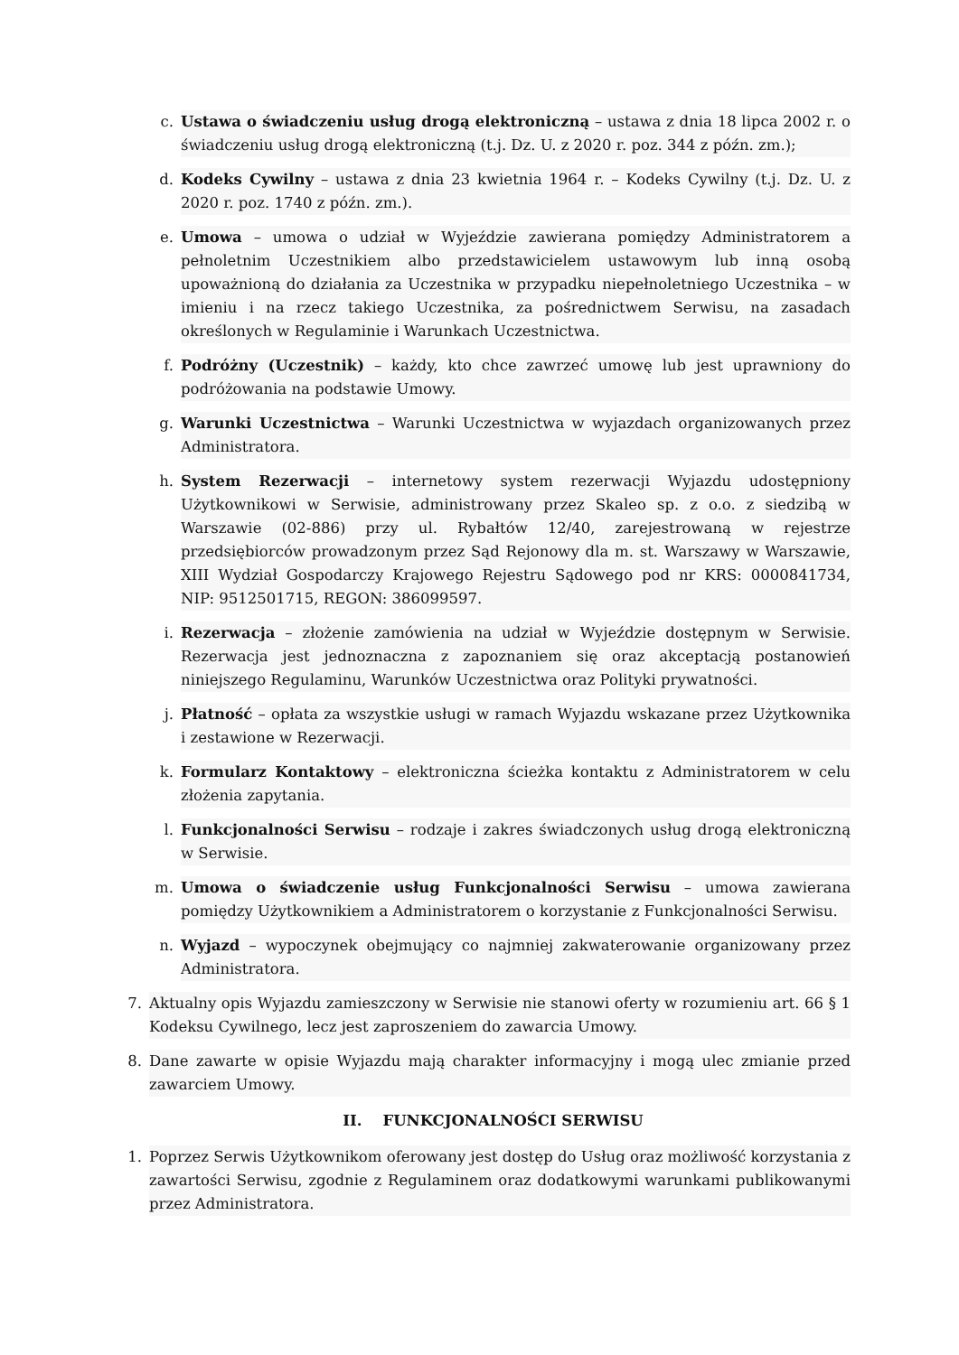c. Ustawa o świadczeniu usług drogą elektroniczną – ustawa z dnia 18 lipca 2002 r. o świadczeniu usług drogą elektroniczną (t.j. Dz. U. z 2020 r. poz. 344 z późn. zm.);
d. Kodeks Cywilny – ustawa z dnia 23 kwietnia 1964 r. – Kodeks Cywilny (t.j. Dz. U. z 2020 r. poz. 1740 z późn. zm.).
e. Umowa – umowa o udział w Wyjeździe zawierana pomiędzy Administratorem a pełnoletnim Uczestnikiem albo przedstawicielem ustawowym lub inną osobą upoważnioną do działania za Uczestnika w przypadku niepełnoletniego Uczestnika – w imieniu i na rzecz takiego Uczestnika, za pośrednictwem Serwisu, na zasadach określonych w Regulaminie i Warunkach Uczestnictwa.
f. Podróżny (Uczestnik) – każdy, kto chce zawrzeć umowę lub jest uprawniony do podróżowania na podstawie Umowy.
g. Warunki Uczestnictwa – Warunki Uczestnictwa w wyjazdach organizowanych przez Administratora.
h. System Rezerwacji – internetowy system rezerwacji Wyjazdu udostępniony Użytkownikowi w Serwisie, administrowany przez Skaleo sp. z o.o. z siedzibą w Warszawie (02-886) przy ul. Rybałtów 12/40, zarejestrowaną w rejestrze przedsiębiorców prowadzonym przez Sąd Rejonowy dla m. st. Warszawy w Warszawie, XIII Wydział Gospodarczy Krajowego Rejestru Sądowego pod nr KRS: 0000841734, NIP: 9512501715, REGON: 386099597.
i. Rezerwacja – złożenie zamówienia na udział w Wyjeździe dostępnym w Serwisie. Rezerwacja jest jednoznaczna z zapoznaniem się oraz akceptacją postanowień niniejszego Regulaminu, Warunków Uczestnictwa oraz Polityki prywatności.
j. Płatność – opłata za wszystkie usługi w ramach Wyjazdu wskazane przez Użytkownika i zestawione w Rezerwacji.
k. Formularz Kontaktowy – elektroniczna ścieżka kontaktu z Administratorem w celu złożenia zapytania.
l. Funkcjonalności Serwisu – rodzaje i zakres świadczonych usług drogą elektroniczną w Serwisie.
m. Umowa o świadczenie usług Funkcjonalności Serwisu – umowa zawierana pomiędzy Użytkownikiem a Administratorem o korzystanie z Funkcjonalności Serwisu.
n. Wyjazd – wypoczynek obejmujący co najmniej zakwaterowanie organizowany przez Administratora.
7. Aktualny opis Wyjazdu zamieszczony w Serwisie nie stanowi oferty w rozumieniu art. 66 § 1 Kodeksu Cywilnego, lecz jest zaproszeniem do zawarcia Umowy.
8. Dane zawarte w opisie Wyjazdu mają charakter informacyjny i mogą ulec zmianie przed zawarciem Umowy.
II. FUNKCJONALNOŚCI SERWISU
1. Poprzez Serwis Użytkownikom oferowany jest dostęp do Usług oraz możliwość korzystania z zawartości Serwisu, zgodnie z Regulaminem oraz dodatkowymi warunkami publikowanymi przez Administratora.